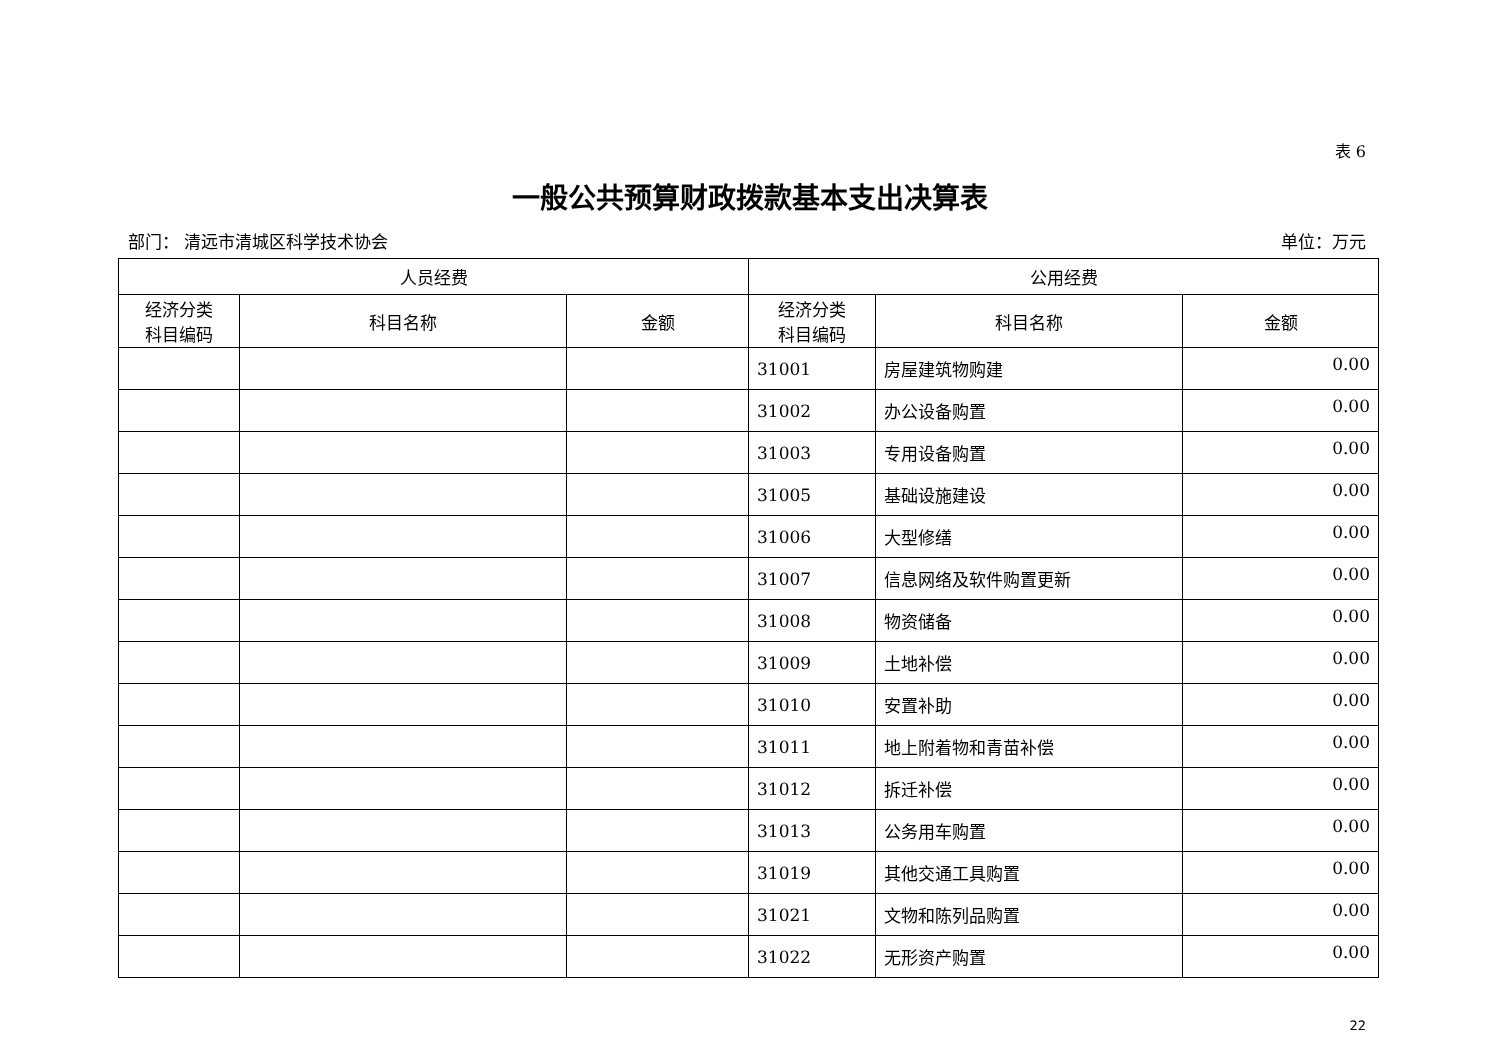表 6
一般公共预算财政拨款基本支出决算表
部门： 清远市清城区科学技术协会 单位：万元
| 人员经费 | | | 公用经费 | | |
| --- | --- | --- | --- | --- | --- |
| 经济分类 科目编码 | 科目名称 | 金额 | 经济分类 科目编码 | 科目名称 | 金额 |
| | | | 31001 | 房屋建筑物购建 | 0.00 |
| | | | 31002 | 办公设备购置 | 0.00 |
| | | | 31003 | 专用设备购置 | 0.00 |
| | | | 31005 | 基础设施建设 | 0.00 |
| | | | 31006 | 大型修缮 | 0.00 |
| | | | 31007 | 信息网络及软件购置更新 | 0.00 |
| | | | 31008 | 物资储备 | 0.00 |
| | | | 31009 | 土地补偿 | 0.00 |
| | | | 31010 | 安置补助 | 0.00 |
| | | | 31011 | 地上附着物和青苗补偿 | 0.00 |
| | | | 31012 | 拆迁补偿 | 0.00 |
| | | | 31013 | 公务用车购置 | 0.00 |
| | | | 31019 | 其他交通工具购置 | 0.00 |
| | | | 31021 | 文物和陈列品购置 | 0.00 |
| | | | 31022 | 无形资产购置 | 0.00 |
22